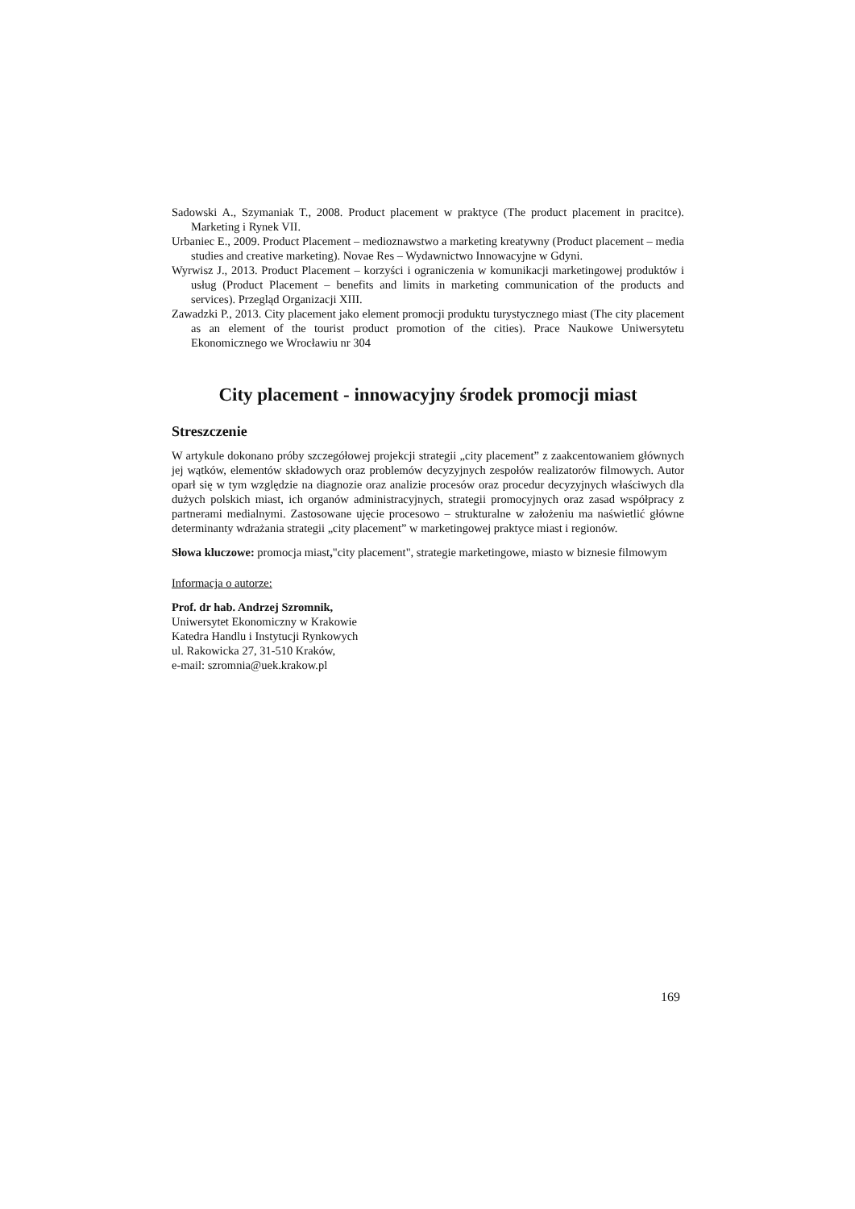Sadowski A., Szymaniak T., 2008. Product placement w praktyce (The product placement in pracitce). Marketing i Rynek VII.
Urbaniec E., 2009. Product Placement – medioznawstwo a marketing kreatywny (Product placement – media studies and creative marketing). Novae Res – Wydawnictwo Innowacyjne w Gdyni.
Wyrwisz J., 2013. Product Placement – korzyści i ograniczenia w komunikacji marketingowej produktów i usług (Product Placement – benefits and limits in marketing communication of the products and services). Przegląd Organizacji XIII.
Zawadzki P., 2013. City placement jako element promocji produktu turystycznego miast (The city placement as an element of the tourist product promotion of the cities). Prace Naukowe Uniwersytetu Ekonomicznego we Wrocławiu nr 304
City placement - innowacyjny środek promocji miast
Streszczenie
W artykule dokonano próby szczegółowej projekcji strategii „city placement” z zaakcentowaniem głównych jej wątków, elementów składowych oraz problemów decyzyjnych zespołów realizatorów filmowych. Autor oparł się w tym względzie na diagnozie oraz analizie procesów oraz procedur decyzyjnych właściwych dla dużych polskich miast, ich organów administracyjnych, strategii promocyjnych oraz zasad współpracy z partnerami medialnymi. Zastosowane ujęcie procesowo – strukturalne w założeniu ma naświetlić główne determinanty wdrażania strategii „city placement” w marketingowej praktyce miast i regionów.
Słowa kluczowe: promocja miast,"city placement", strategie marketingowe, miasto w biznesie filmowym
Informacja o autorze:
Prof. dr hab. Andrzej Szromnik,
Uniwersytet Ekonomiczny w Krakowie
Katedra Handlu i Instytucji Rynkowych
ul. Rakowicka 27, 31-510 Kraków,
e-mail: szromnia@uek.krakow.pl
169